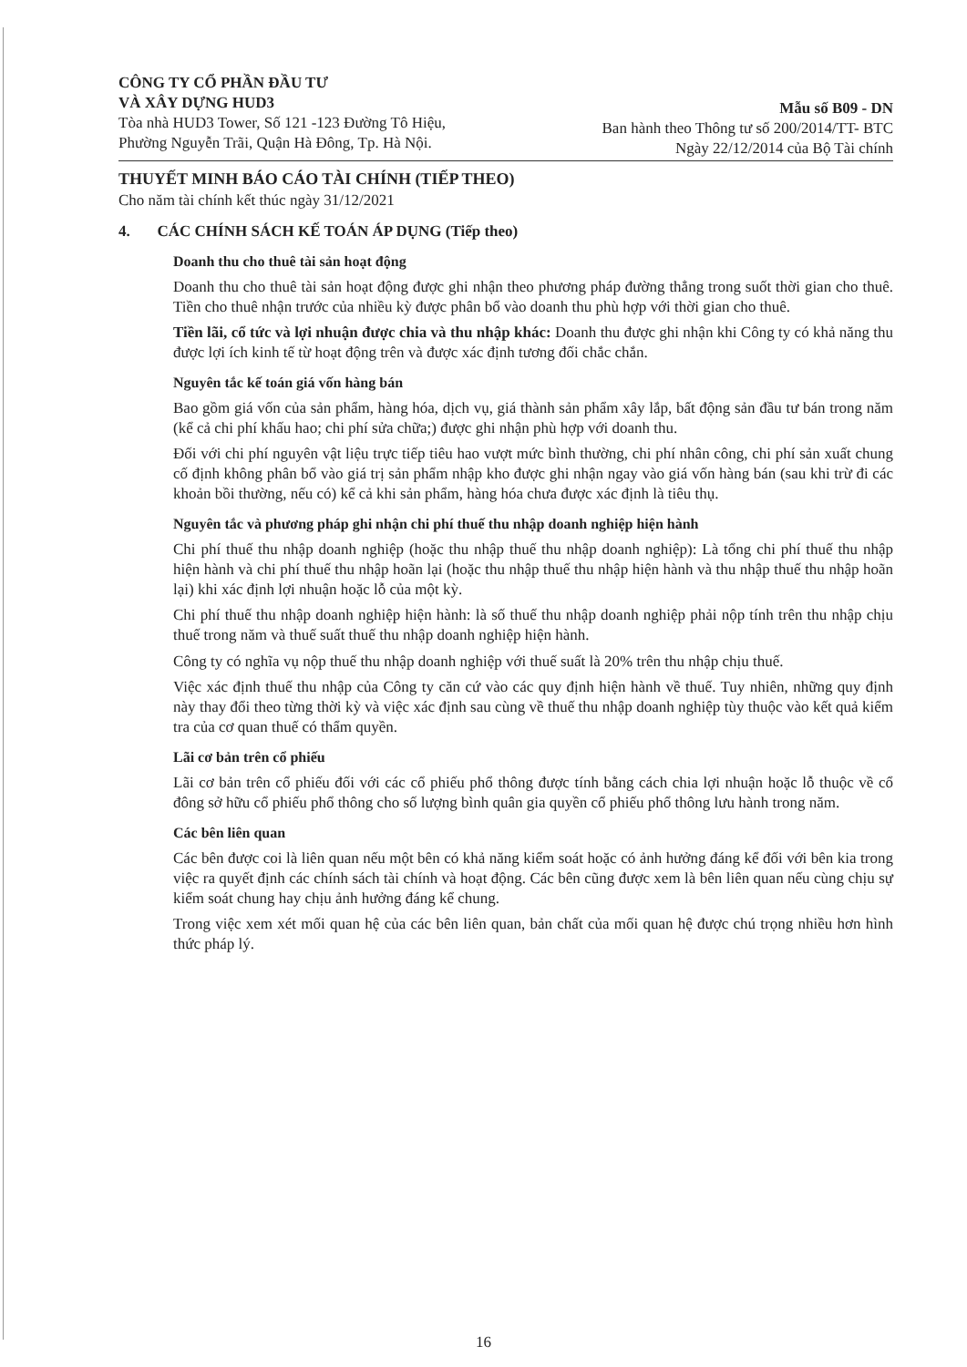CÔNG TY CỔ PHẦN ĐẦU TƯ
VÀ XÂY DỰNG HUD3
Tòa nhà HUD3 Tower, Số 121 -123 Đường Tô Hiệu,
Phường Nguyễn Trãi, Quận Hà Đông, Tp. Hà Nội.
Mẫu số B09 - DN
Ban hành theo Thông tư số 200/2014/TT- BTC
Ngày 22/12/2014 của Bộ Tài chính
THUYẾT MINH BÁO CÁO TÀI CHÍNH (TIẾP THEO)
Cho năm tài chính kết thúc ngày 31/12/2021
4. CÁC CHÍNH SÁCH KẾ TOÁN ÁP DỤNG (Tiếp theo)
Doanh thu cho thuê tài sản hoạt động
Doanh thu cho thuê tài sản hoạt động được ghi nhận theo phương pháp đường thẳng trong suốt thời gian cho thuê. Tiền cho thuê nhận trước của nhiều kỳ được phân bổ vào doanh thu phù hợp với thời gian cho thuê.
Tiền lãi, cổ tức và lợi nhuận được chia và thu nhập khác: Doanh thu được ghi nhận khi Công ty có khả năng thu được lợi ích kinh tế từ hoạt động trên và được xác định tương đối chắc chắn.
Nguyên tắc kế toán giá vốn hàng bán
Bao gồm giá vốn của sản phẩm, hàng hóa, dịch vụ, giá thành sản phẩm xây lắp, bất động sản đầu tư bán trong năm (kể cả chi phí khấu hao; chi phí sửa chữa;) được ghi nhận phù hợp với doanh thu.
Đối với chi phí nguyên vật liệu trực tiếp tiêu hao vượt mức bình thường, chi phí nhân công, chi phí sản xuất chung cố định không phân bổ vào giá trị sản phẩm nhập kho được ghi nhận ngay vào giá vốn hàng bán (sau khi trừ đi các khoản bồi thường, nếu có) kể cả khi sản phẩm, hàng hóa chưa được xác định là tiêu thụ.
Nguyên tắc và phương pháp ghi nhận chi phí thuế thu nhập doanh nghiệp hiện hành
Chi phí thuế thu nhập doanh nghiệp (hoặc thu nhập thuế thu nhập doanh nghiệp): Là tổng chi phí thuế thu nhập hiện hành và chi phí thuế thu nhập hoãn lại (hoặc thu nhập thuế thu nhập hiện hành và thu nhập thuế thu nhập hoãn lại) khi xác định lợi nhuận hoặc lỗ của một kỳ.
Chi phí thuế thu nhập doanh nghiệp hiện hành: là số thuế thu nhập doanh nghiệp phải nộp tính trên thu nhập chịu thuế trong năm và thuế suất thuế thu nhập doanh nghiệp hiện hành.
Công ty có nghĩa vụ nộp thuế thu nhập doanh nghiệp với thuế suất là 20% trên thu nhập chịu thuế.
Việc xác định thuế thu nhập của Công ty căn cứ vào các quy định hiện hành về thuế. Tuy nhiên, những quy định này thay đổi theo từng thời kỳ và việc xác định sau cùng về thuế thu nhập doanh nghiệp tùy thuộc vào kết quả kiểm tra của cơ quan thuế có thẩm quyền.
Lãi cơ bản trên cổ phiếu
Lãi cơ bản trên cổ phiếu đối với các cổ phiếu phổ thông được tính bằng cách chia lợi nhuận hoặc lỗ thuộc về cổ đông sở hữu cổ phiếu phổ thông cho số lượng bình quân gia quyền cổ phiếu phổ thông lưu hành trong năm.
Các bên liên quan
Các bên được coi là liên quan nếu một bên có khả năng kiểm soát hoặc có ảnh hưởng đáng kể đối với bên kia trong việc ra quyết định các chính sách tài chính và hoạt động. Các bên cũng được xem là bên liên quan nếu cùng chịu sự kiểm soát chung hay chịu ảnh hưởng đáng kể chung.
Trong việc xem xét mối quan hệ của các bên liên quan, bản chất của mối quan hệ được chú trọng nhiều hơn hình thức pháp lý.
16